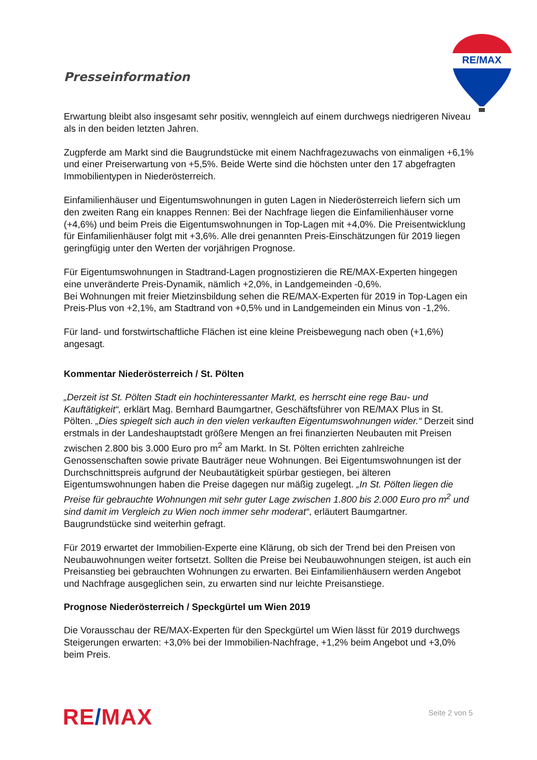RE/MAX
Presseinformation
Erwartung bleibt also insgesamt sehr positiv, wenngleich auf einem durchwegs niedrigeren Niveau als in den beiden letzten Jahren.
Zugpferde am Markt sind die Baugrundstücke mit einem Nachfragezuwachs von einmaligen +6,1% und einer Preiserwartung von +5,5%. Beide Werte sind die höchsten unter den 17 abgefragten Immobilientypen in Niederösterreich.
Einfamilienhäuser und Eigentumswohnungen in guten Lagen in Niederösterreich liefern sich um den zweiten Rang ein knappes Rennen: Bei der Nachfrage liegen die Einfamilienhäuser vorne (+4,6%) und beim Preis die Eigentumswohnungen in Top-Lagen mit +4,0%. Die Preisentwicklung für Einfamilienhäuser folgt mit +3,6%. Alle drei genannten Preis-Einschätzungen für 2019 liegen geringfügig unter den Werten der vorjährigen Prognose.
Für Eigentumswohnungen in Stadtrand-Lagen prognostizieren die RE/MAX-Experten hingegen eine unveränderte Preis-Dynamik, nämlich +2,0%, in Landgemeinden -0,6%.
Bei Wohnungen mit freier Mietzinsbildung sehen die RE/MAX-Experten für 2019 in Top-Lagen ein Preis-Plus von +2,1%, am Stadtrand von +0,5% und in Landgemeinden ein Minus von -1,2%.
Für land- und forstwirtschaftliche Flächen ist eine kleine Preisbewegung nach oben (+1,6%) angesagt.
Kommentar Niederösterreich / St. Pölten
„Derzeit ist St. Pölten Stadt ein hochinteressanter Markt, es herrscht eine rege Bau- und Kauftätigkeit“, erklärt Mag. Bernhard Baumgartner, Geschäftsführer von RE/MAX Plus in St. Pölten. „Dies spiegelt sich auch in den vielen verkauften Eigentumswohnungen wider.“ Derzeit sind erstmals in der Landeshauptstadt größere Mengen an frei finanzierten Neubauten mit Preisen zwischen 2.800 bis 3.000 Euro pro m<sup>2</sup> am Markt. In St. Pölten errichten zahlreiche Genossenschaften sowie private Bauträger neue Wohnungen. Bei Eigentumswohnungen ist der Durchschnittspreis aufgrund der Neubautätigkeit spürbar gestiegen, bei älteren Eigentumswohnungen haben die Preise dagegen nur mäßig zugelegt. „In St. Pölten liegen die Preise für gebrauchte Wohnungen mit sehr guter Lage zwischen 1.800 bis 2.000 Euro pro m<sup>2</sup> und sind damit im Vergleich zu Wien noch immer sehr moderat“, erläutert Baumgartner. Baugrundstücke sind weiterhin gefragt.
Für 2019 erwartet der Immobilien-Experte eine Klärung, ob sich der Trend bei den Preisen von Neubauwohnungen weiter fortsetzt. Sollten die Preise bei Neubauwohnungen steigen, ist auch ein Preisanstieg bei gebrauchten Wohnungen zu erwarten. Bei Einfamilienhäusern werden Angebot und Nachfrage ausgeglichen sein, zu erwarten sind nur leichte Preisanstiege.
Prognose Niederösterreich / Speckgürtel um Wien 2019
Die Vorausschau der RE/MAX-Experten für den Speckgürtel um Wien lässt für 2019 durchwegs Steigerungen erwarten: +3,0% bei der Immobilien-Nachfrage, +1,2% beim Angebot und +3,0% beim Preis.
RE/MAX
Seite 2 von 5